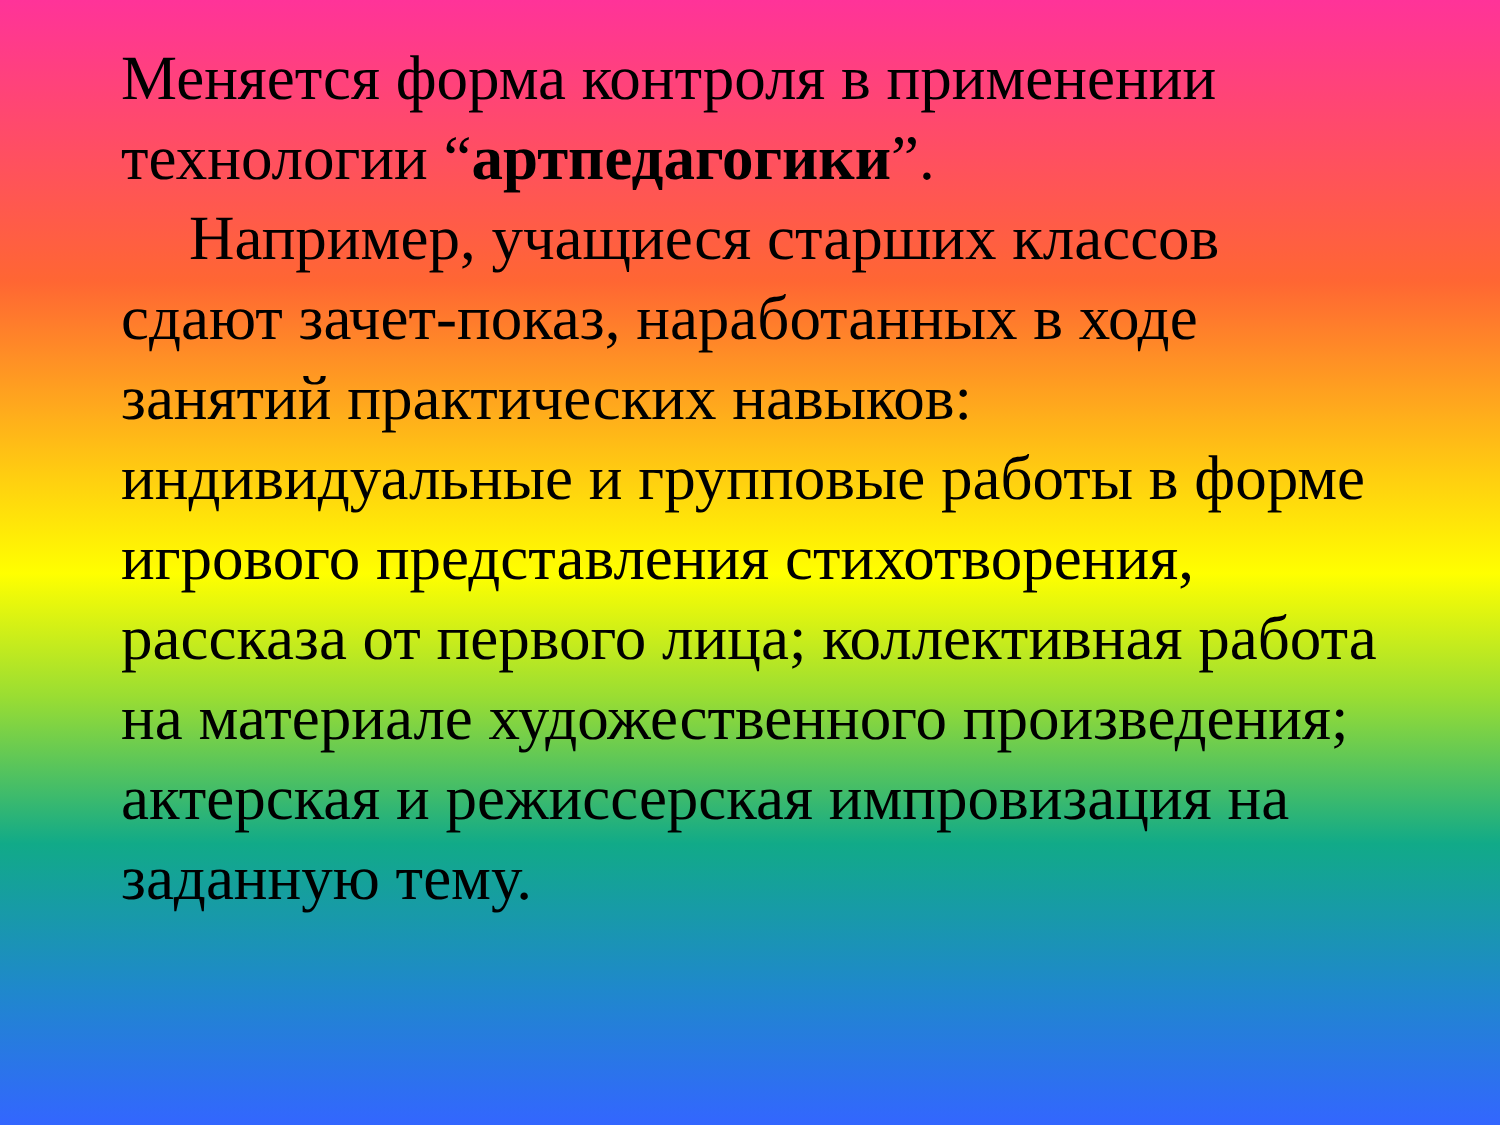Меняется форма контроля в применении технологии “артпедагогики”.
Например, учащиеся старших классов сдают зачет-показ, наработанных в ходе занятий практических навыков: индивидуальные и групповые работы в форме игрового представления стихотворения, рассказа от первого лица; коллективная работа на материале художественного произведения; актерская и режиссерская импровизация на заданную тему.